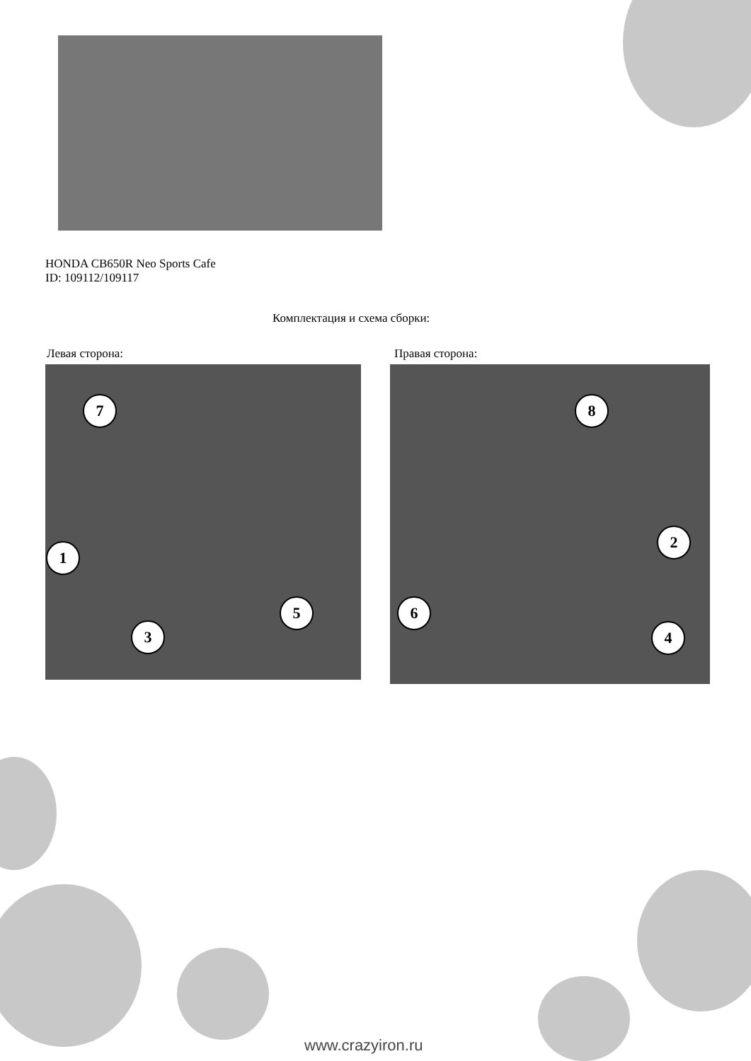HONDA CB650R Neo Sports Cafe
ID: 109112/109117
Комплектация и схема сборки:
Левая сторона: Правая сторона:
7
1
3
5
8
2
6
4
www.crazyiron.ru